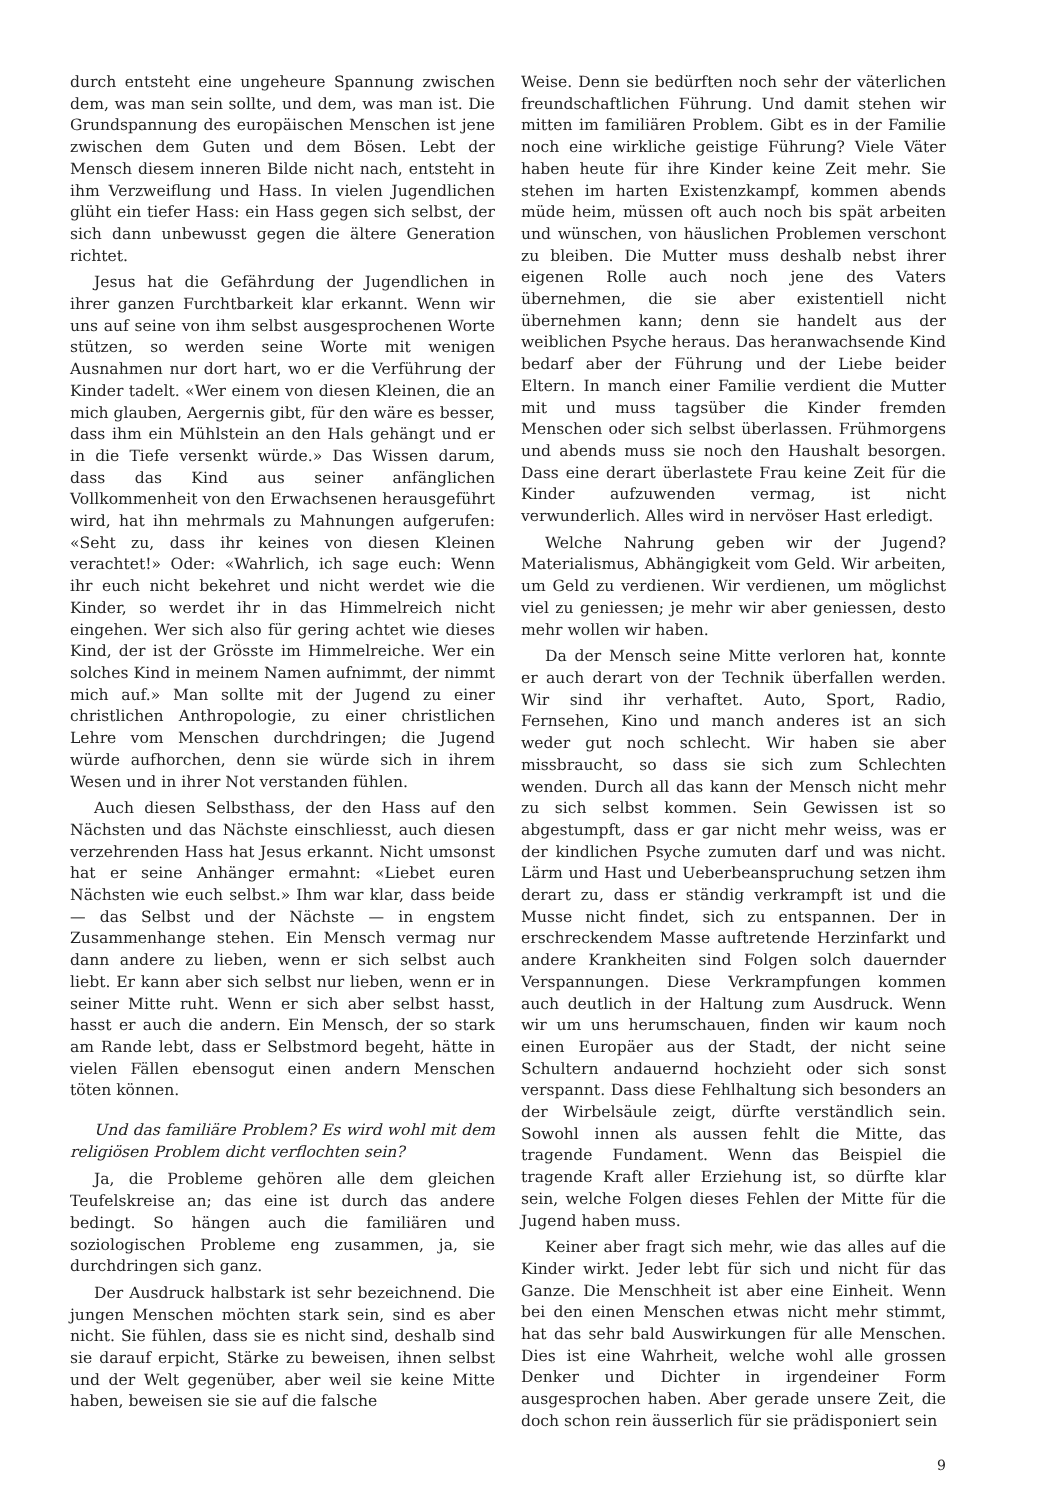durch entsteht eine ungeheure Spannung zwischen dem, was man sein sollte, und dem, was man ist. Die Grundspannung des europäischen Menschen ist jene zwischen dem Guten und dem Bösen. Lebt der Mensch diesem inneren Bilde nicht nach, entsteht in ihm Verzweiflung und Hass. In vielen Jugendlichen glüht ein tiefer Hass: ein Hass gegen sich selbst, der sich dann unbewusst gegen die ältere Generation richtet.
Jesus hat die Gefährdung der Jugendlichen in ihrer ganzen Furchtbarkeit klar erkannt. Wenn wir uns auf seine von ihm selbst ausgesprochenen Worte stützen, so werden seine Worte mit wenigen Ausnahmen nur dort hart, wo er die Verführung der Kinder tadelt. «Wer einem von diesen Kleinen, die an mich glauben, Aergernis gibt, für den wäre es besser, dass ihm ein Mühlstein an den Hals gehängt und er in die Tiefe versenkt würde.» Das Wissen darum, dass das Kind aus seiner anfänglichen Vollkommenheit von den Erwachsenen herausgeführt wird, hat ihn mehrmals zu Mahnungen aufgerufen: «Seht zu, dass ihr keines von diesen Kleinen verachtet!» Oder: «Wahrlich, ich sage euch: Wenn ihr euch nicht bekehret und nicht werdet wie die Kinder, so werdet ihr in das Himmelreich nicht eingehen. Wer sich also für gering achtet wie dieses Kind, der ist der Grösste im Himmelreiche. Wer ein solches Kind in meinem Namen aufnimmt, der nimmt mich auf.» Man sollte mit der Jugend zu einer christlichen Anthropologie, zu einer christlichen Lehre vom Menschen durchdringen; die Jugend würde aufhorchen, denn sie würde sich in ihrem Wesen und in ihrer Not verstanden fühlen.
Auch diesen Selbsthass, der den Hass auf den Nächsten und das Nächste einschliesst, auch diesen verzehrenden Hass hat Jesus erkannt. Nicht umsonst hat er seine Anhänger ermahnt: «Liebet euren Nächsten wie euch selbst.» Ihm war klar, dass beide — das Selbst und der Nächste — in engstem Zusammenhange stehen. Ein Mensch vermag nur dann andere zu lieben, wenn er sich selbst auch liebt. Er kann aber sich selbst nur lieben, wenn er in seiner Mitte ruht. Wenn er sich aber selbst hasst, hasst er auch die andern. Ein Mensch, der so stark am Rande lebt, dass er Selbstmord begeht, hätte in vielen Fällen ebensogut einen andern Menschen töten können.
Und das familiäre Problem? Es wird wohl mit dem religiösen Problem dicht verflochten sein?
Ja, die Probleme gehören alle dem gleichen Teufelskreise an; das eine ist durch das andere bedingt. So hängen auch die familiären und soziologischen Probleme eng zusammen, ja, sie durchdringen sich ganz.
Der Ausdruck halbstark ist sehr bezeichnend. Die jungen Menschen möchten stark sein, sind es aber nicht. Sie fühlen, dass sie es nicht sind, deshalb sind sie darauf erpicht, Stärke zu beweisen, ihnen selbst und der Welt gegenüber, aber weil sie keine Mitte haben, beweisen sie sie auf die falsche
Weise. Denn sie bedürften noch sehr der väterlichen freundschaftlichen Führung. Und damit stehen wir mitten im familiären Problem. Gibt es in der Familie noch eine wirkliche geistige Führung? Viele Väter haben heute für ihre Kinder keine Zeit mehr. Sie stehen im harten Existenzkampf, kommen abends müde heim, müssen oft auch noch bis spät arbeiten und wünschen, von häuslichen Problemen verschont zu bleiben. Die Mutter muss deshalb nebst ihrer eigenen Rolle auch noch jene des Vaters übernehmen, die sie aber existentiell nicht übernehmen kann; denn sie handelt aus der weiblichen Psyche heraus. Das heranwachsende Kind bedarf aber der Führung und der Liebe beider Eltern. In manch einer Familie verdient die Mutter mit und muss tagsüber die Kinder fremden Menschen oder sich selbst überlassen. Frühmorgens und abends muss sie noch den Haushalt besorgen. Dass eine derart überlastete Frau keine Zeit für die Kinder aufzuwenden vermag, ist nicht verwunderlich. Alles wird in nervöser Hast erledigt.
Welche Nahrung geben wir der Jugend? Materialismus, Abhängigkeit vom Geld. Wir arbeiten, um Geld zu verdienen. Wir verdienen, um möglichst viel zu geniessen; je mehr wir aber geniessen, desto mehr wollen wir haben.
Da der Mensch seine Mitte verloren hat, konnte er auch derart von der Technik überfallen werden. Wir sind ihr verhaftet. Auto, Sport, Radio, Fernsehen, Kino und manch anderes ist an sich weder gut noch schlecht. Wir haben sie aber missbraucht, so dass sie sich zum Schlechten wenden. Durch all das kann der Mensch nicht mehr zu sich selbst kommen. Sein Gewissen ist so abgestumpft, dass er gar nicht mehr weiss, was er der kindlichen Psyche zumuten darf und was nicht. Lärm und Hast und Ueberbeanspruchung setzen ihm derart zu, dass er ständig verkrampft ist und die Musse nicht findet, sich zu entspannen. Der in erschreckendem Masse auftretende Herzinfarkt und andere Krankheiten sind Folgen solch dauernder Verspannungen. Diese Verkrampfungen kommen auch deutlich in der Haltung zum Ausdruck. Wenn wir um uns herumschauen, finden wir kaum noch einen Europäer aus der Stadt, der nicht seine Schultern andauernd hochzieht oder sich sonst verspannt. Dass diese Fehlhaltung sich besonders an der Wirbelsäule zeigt, dürfte verständlich sein. Sowohl innen als aussen fehlt die Mitte, das tragende Fundament. Wenn das Beispiel die tragende Kraft aller Erziehung ist, so dürfte klar sein, welche Folgen dieses Fehlen der Mitte für die Jugend haben muss.
Keiner aber fragt sich mehr, wie das alles auf die Kinder wirkt. Jeder lebt für sich und nicht für das Ganze. Die Menschheit ist aber eine Einheit. Wenn bei den einen Menschen etwas nicht mehr stimmt, hat das sehr bald Auswirkungen für alle Menschen. Dies ist eine Wahrheit, welche wohl alle grossen Denker und Dichter in irgendeiner Form ausgesprochen haben. Aber gerade unsere Zeit, die doch schon rein äusserlich für sie prädisponiert sein
9